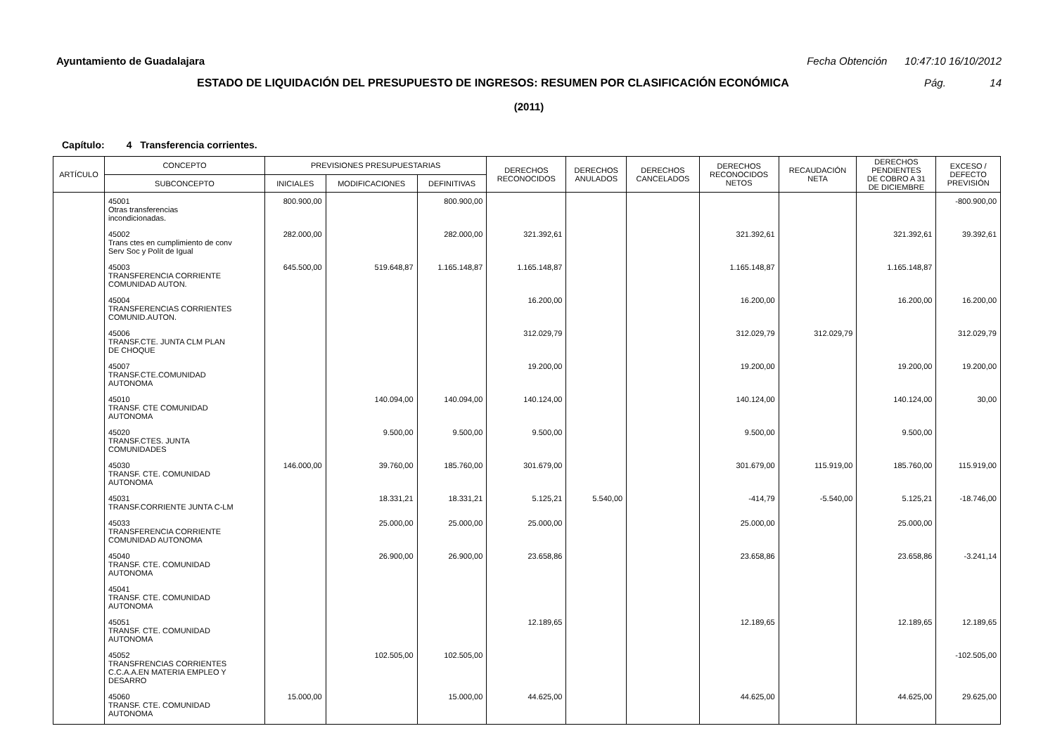Ayuntamiento de Guadalajara Fecha Obtención 10:47:10 16/10/2012
ESTADO DE LIQUIDACIÓN DEL PRESUPUESTO DE INGRESOS: RESUMEN POR CLASIFICACIÓN ECONÓMICA
Pág. 14
(2011)
Capítulo: 4 Transferencia corrientes.
| ARTÍCULO | CONCEPTO | PREVISIONES PRESUPUESTARIAS | | | DERECHOS RECONOCIDOS | DERECHOS ANULADOS | DERECHOS CANCELADOS | DERECHOS RECONOCIDOS NETOS | RECAUDACIÓN NETA | DERECHOS PENDIENTES DE COBRO A 31 DE DICIEMBRE | EXCESO / DEFECTO PREVISIÓN |
| --- | --- | --- | --- | --- | --- | --- | --- | --- | --- | --- | --- |
| | SUBCONCEPTO | INICIALES | MODIFICACIONES | DEFINITIVAS | | | | | | | |
| | 45001 Otras transferencias incondicionadas. | 800.900,00 | | 800.900,00 | | | | | | | -800.900,00 |
| | 45002 Trans ctes en cumplimiento de conv Serv Soc y Polít de Igual | 282.000,00 | | 282.000,00 | 321.392,61 | | | 321.392,61 | | 321.392,61 | 39.392,61 |
| | 45003 TRANSFERENCIA CORRIENTE COMUNIDAD AUTON. | 645.500,00 | 519.648,87 | 1.165.148,87 | 1.165.148,87 | | | 1.165.148,87 | | 1.165.148,87 | |
| | 45004 TRANSFERENCIAS CORRIENTES COMUNID.AUTON. | | | | 16.200,00 | | | 16.200,00 | | 16.200,00 | 16.200,00 |
| | 45006 TRANSF.CTE. JUNTA CLM PLAN DE CHOQUE | | | | 312.029,79 | | | 312.029,79 | 312.029,79 | | 312.029,79 |
| | 45007 TRANSF.CTE.COMUNIDAD AUTONOMA | | | | 19.200,00 | | | 19.200,00 | | 19.200,00 | 19.200,00 |
| | 45010 TRANSF. CTE COMUNIDAD AUTONOMA | | 140.094,00 | 140.094,00 | 140.124,00 | | | 140.124,00 | | 140.124,00 | 30,00 |
| | 45020 TRANSF.CTES. JUNTA COMUNIDADES | | 9.500,00 | 9.500,00 | 9.500,00 | | | 9.500,00 | | 9.500,00 | |
| | 45030 TRANSF. CTE. COMUNIDAD AUTONOMA | 146.000,00 | 39.760,00 | 185.760,00 | 301.679,00 | | | 301.679,00 | 115.919,00 | 185.760,00 | 115.919,00 |
| | 45031 TRANSF.CORRIENTE JUNTA C-LM | | 18.331,21 | 18.331,21 | 5.125,21 | 5.540,00 | | -414,79 | -5.540,00 | 5.125,21 | -18.746,00 |
| | 45033 TRANSFERENCIA CORRIENTE COMUNIDAD AUTONOMA | | 25.000,00 | 25.000,00 | 25.000,00 | | | 25.000,00 | | 25.000,00 | |
| | 45040 TRANSF. CTE. COMUNIDAD AUTONOMA | | 26.900,00 | 26.900,00 | 23.658,86 | | | 23.658,86 | | 23.658,86 | -3.241,14 |
| | 45041 TRANSF. CTE. COMUNIDAD AUTONOMA | | | | | | | | | | |
| | 45051 TRANSF. CTE. COMUNIDAD AUTONOMA | | | | 12.189,65 | | | 12.189,65 | | 12.189,65 | 12.189,65 |
| | 45052 TRANSFRENCIAS CORRIENTES C.C.A.A.EN MATERIA EMPLEO Y DESARRO | | 102.505,00 | 102.505,00 | | | | | | | -102.505,00 |
| | 45060 TRANSF. CTE. COMUNIDAD AUTONOMA | 15.000,00 | | 15.000,00 | 44.625,00 | | | 44.625,00 | | 44.625,00 | 29.625,00 |